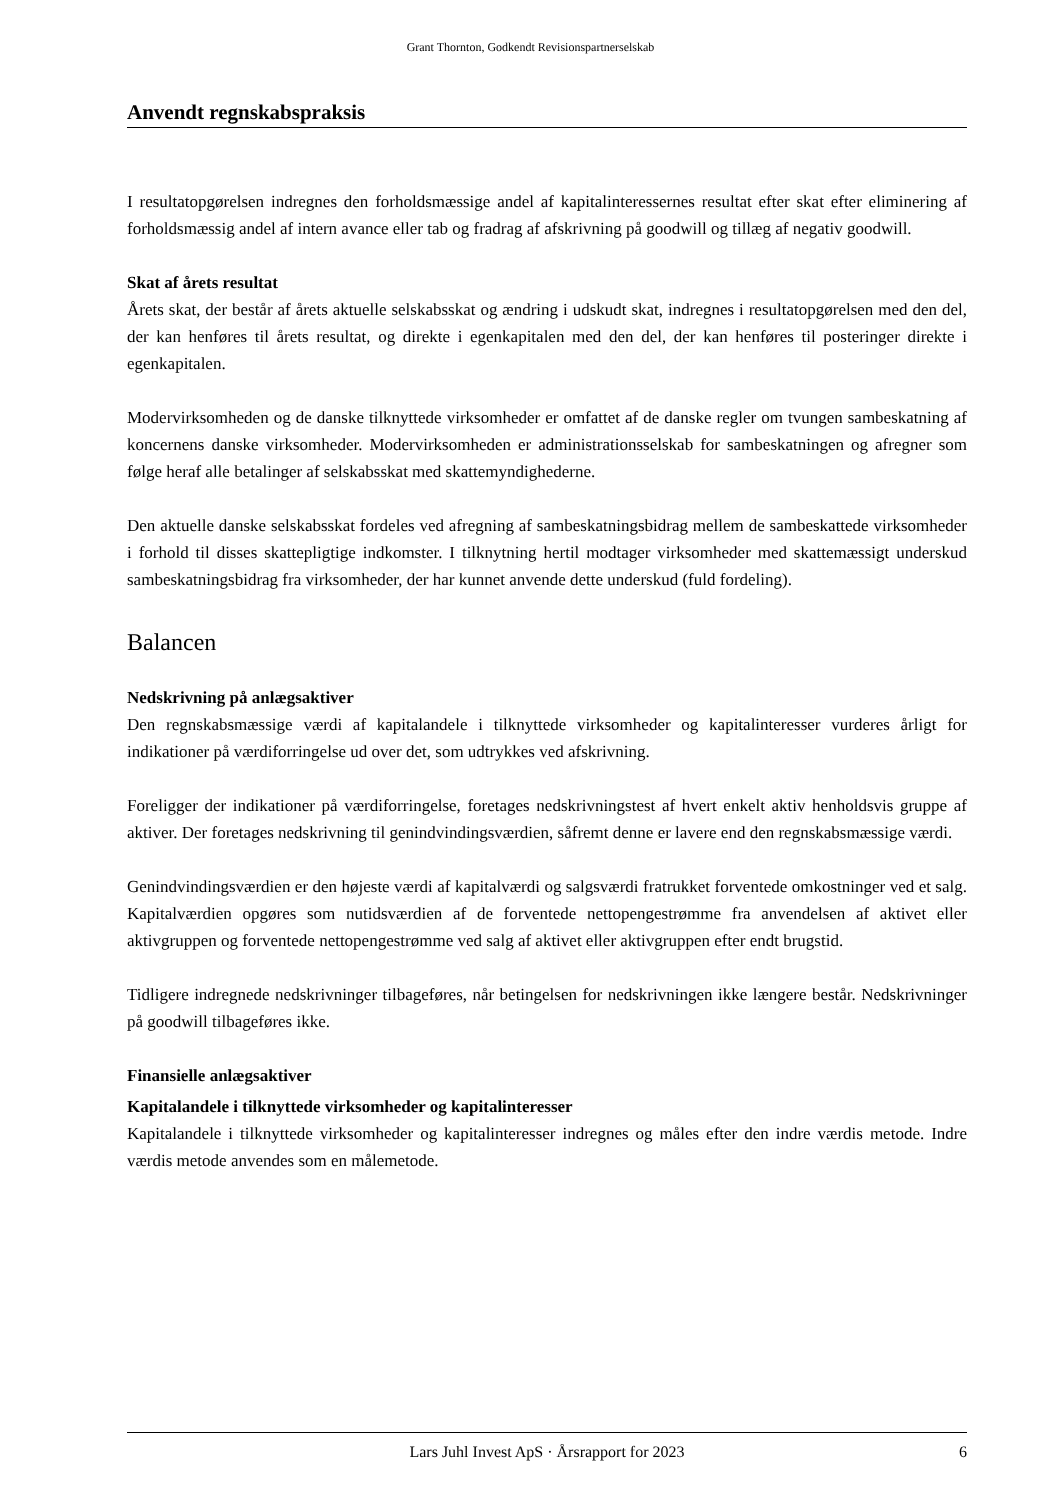Grant Thornton, Godkendt Revisionspartnerselskab
Anvendt regnskabspraksis
I resultatopgørelsen indregnes den forholdsmæssige andel af kapitalinteressernes resultat efter skat efter eliminering af forholdsmæssig andel af intern avance eller tab og fradrag af afskrivning på goodwill og tillæg af negativ goodwill.
Skat af årets resultat
Årets skat, der består af årets aktuelle selskabsskat og ændring i udskudt skat, indregnes i resultatopgørelsen med den del, der kan henføres til årets resultat, og direkte i egenkapitalen med den del, der kan henføres til posteringer direkte i egenkapitalen.
Modervirksomheden og de danske tilknyttede virksomheder er omfattet af de danske regler om tvungen sambeskatning af koncernens danske virksomheder. Modervirksomheden er administrationsselskab for sambeskatningen og afregner som følge heraf alle betalinger af selskabsskat med skattemyndighederne.
Den aktuelle danske selskabsskat fordeles ved afregning af sambeskatningsbidrag mellem de sambeskattede virksomheder i forhold til disses skattepligtige indkomster. I tilknytning hertil modtager virksomheder med skattemæssigt underskud sambeskatningsbidrag fra virksomheder, der har kunnet anvende dette underskud (fuld fordeling).
Balancen
Nedskrivning på anlægsaktiver
Den regnskabsmæssige værdi af kapitalandele i tilknyttede virksomheder og kapitalinteresser vurderes årligt for indikationer på værdiforringelse ud over det, som udtrykkes ved afskrivning.
Foreligger der indikationer på værdiforringelse, foretages nedskrivningstest af hvert enkelt aktiv henholdsvis gruppe af aktiver. Der foretages nedskrivning til genindvindingsværdien, såfremt denne er lavere end den regnskabsmæssige værdi.
Genindvindingsværdien er den højeste værdi af kapitalværdi og salgsværdi fratrukket forventede omkostninger ved et salg. Kapitalværdien opgøres som nutidsværdien af de forventede nettopengestrømme fra anvendelsen af aktivet eller aktivgruppen og forventede nettopengestrømme ved salg af aktivet eller aktivgruppen efter endt brugstid.
Tidligere indregnede nedskrivninger tilbageføres, når betingelsen for nedskrivningen ikke længere består. Nedskrivninger på goodwill tilbageføres ikke.
Finansielle anlægsaktiver
Kapitalandele i tilknyttede virksomheder og kapitalinteresser
Kapitalandele i tilknyttede virksomheder og kapitalinteresser indregnes og måles efter den indre værdis metode. Indre værdis metode anvendes som en målemetode.
Lars Juhl Invest ApS · Årsrapport for 2023 6